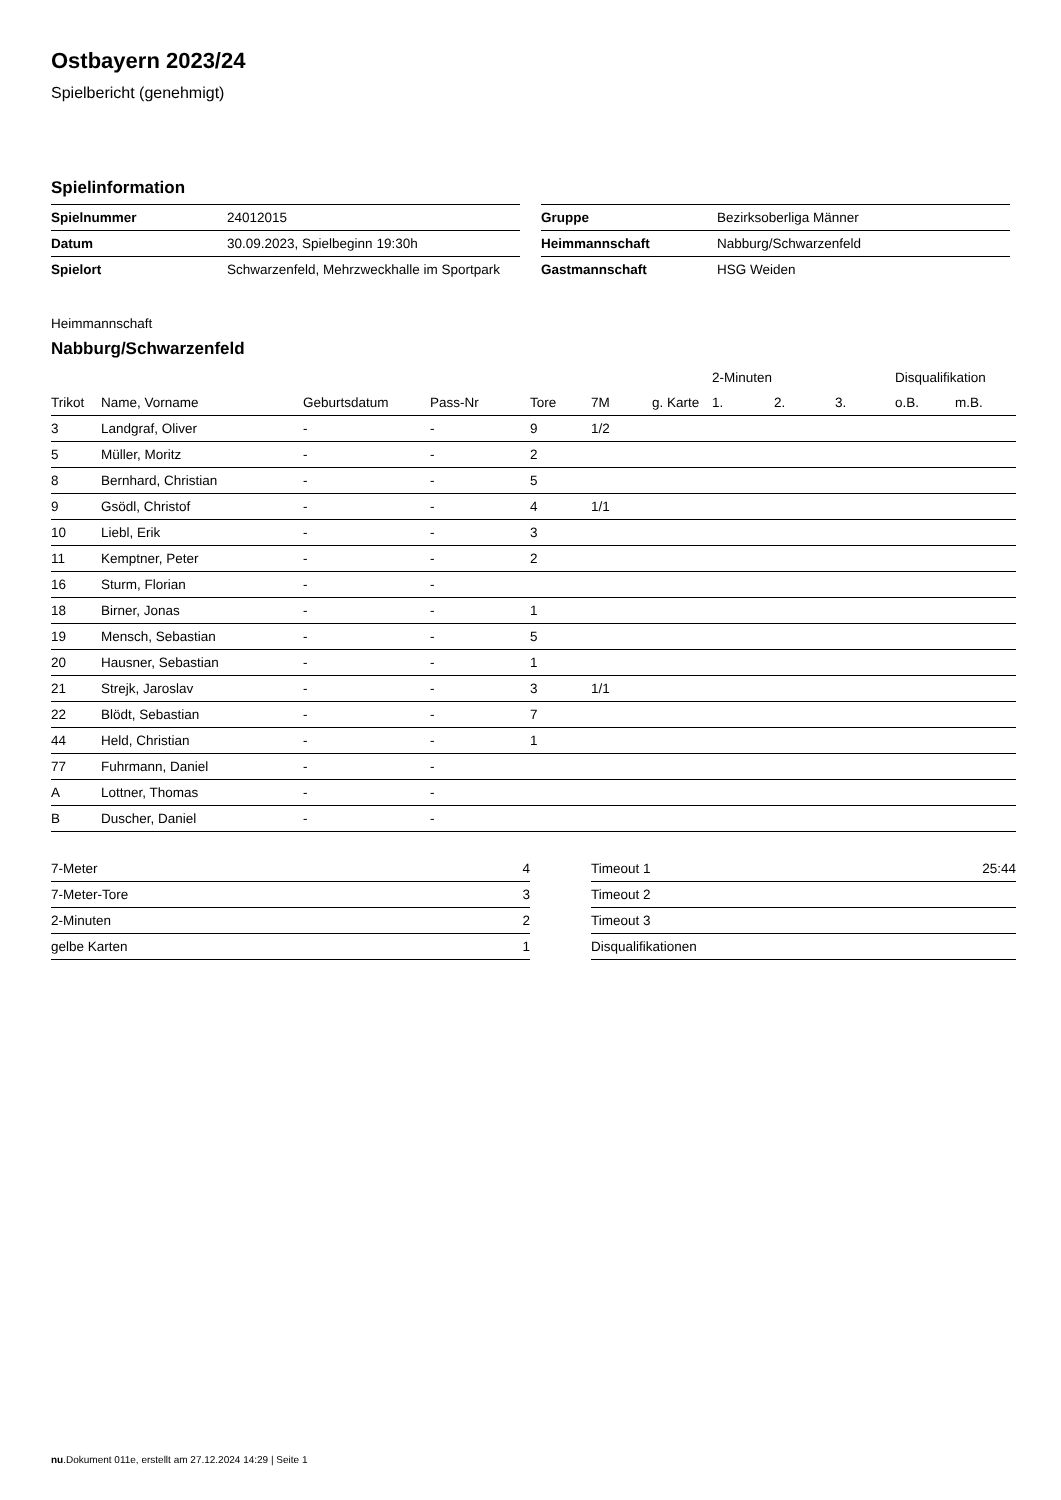Ostbayern 2023/24
Spielbericht (genehmigt)
Spielinformation
| Spielnummer | 24012015 |
| Datum | 30.09.2023, Spielbeginn 19:30h |
| Spielort | Schwarzenfeld, Mehrzweckhalle im Sportpark |
| Gruppe | Bezirksoberliga Männer |
| Heimmannschaft | Nabburg/Schwarzenfeld |
| Gastmannschaft | HSG Weiden |
Heimmannschaft
Nabburg/Schwarzenfeld
| | | | | | | | 2-Minuten | | | Disqualifikation | |
| --- | --- | --- | --- | --- | --- | --- | --- | --- | --- | --- | --- |
| Trikot | Name, Vorname | Geburtsdatum | Pass-Nr | Tore | 7M | g. Karte | 1. | 2. | 3. | o.B. | m.B. |
| 3 | Landgraf, Oliver | - | - | 9 | 1/2 | | | | | | |
| 5 | Müller, Moritz | - | - | 2 | | | | | | | |
| 8 | Bernhard, Christian | - | - | 5 | | | | | | | |
| 9 | Gsödl, Christof | - | - | 4 | 1/1 | | | | | | |
| 10 | Liebl, Erik | - | - | 3 | | | | | | | |
| 11 | Kemptner, Peter | - | - | 2 | | | | | | | |
| 16 | Sturm, Florian | - | - | | | | | | | | |
| 18 | Birner, Jonas | - | - | 1 | | | | | | | |
| 19 | Mensch, Sebastian | - | - | 5 | | | | | | | |
| 20 | Hausner, Sebastian | - | - | 1 | | | | | | | |
| 21 | Strejk, Jaroslav | - | - | 3 | 1/1 | | | | | | |
| 22 | Blödt, Sebastian | - | - | 7 | | | | | | | |
| 44 | Held, Christian | - | - | 1 | | | | | | | |
| 77 | Fuhrmann, Daniel | - | - | | | | | | | | |
| A | Lottner, Thomas | - | - | | | | | | | | |
| B | Duscher, Daniel | - | - | | | | | | | | |
| 7-Meter | 4 |
| 7-Meter-Tore | 3 |
| 2-Minuten | 2 |
| gelbe Karten | 1 |
| Timeout 1 | 25:44 |
| Timeout 2 | |
| Timeout 3 | |
| Disqualifikationen | |
nu.Dokument 011e, erstellt am 27.12.2024 14:29 | Seite 1